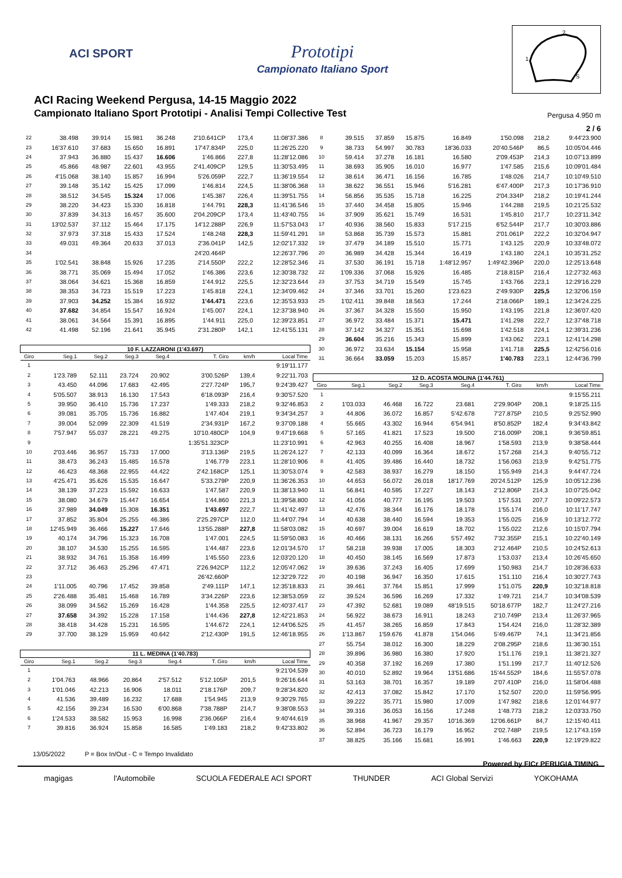ACI SPORT
Prototipi
Campionato Italiano Sport
2
1
S
ACI Racing Weekend Pergusa, 14-15 Maggio 2022
Campionato Italiano Sport Prototipi - Analisi Tempi Collective Test
Pergusa 4.950 m
2 / 6
| 22 | 38.498 | 39.914 | 15.981 | 36.248 | 2'10.641CP | 173,4 | 11:08'37.386 |
| 23 | 16'37.610 | 37.683 | 15.650 | 16.891 | 17'47.834P | 225,0 | 11:26'25.220 |
| 24 | 37.943 | 36.880 | 15.437 | 16.606 | 1'46.866 | 227,8 | 11:28'12.086 |
| 25 | 45.866 | 48.987 | 22.601 | 43.955 | 2'41.409CP | 129,5 | 11:30'53.495 |
| 26 | 4'15.068 | 38.140 | 15.857 | 16.994 | 5'26.059P | 222,7 | 11:36'19.554 |
| 27 | 39.148 | 35.142 | 15.425 | 17.099 | 1'46.814 | 224,5 | 11:38'06.368 |
| 28 | 38.512 | 34.545 | 15.324 | 17.006 | 1'45.387 | 226,4 | 11:39'51.755 |
| 29 | 38.220 | 34.423 | 15.330 | 16.818 | 1'44.791 | 228,3 | 11:41'36.546 |
| 30 | 37.839 | 34.313 | 16.457 | 35.600 | 2'04.209CP | 173,4 | 11:43'40.755 |
| 31 | 13'02.537 | 37.112 | 15.464 | 17.175 | 14'12.288P | 226,9 | 11:57'53.043 |
| 32 | 37.973 | 37.318 | 15.433 | 17.524 | 1'48.248 | 228,3 | 11:59'41.291 |
| 33 | 49.031 | 49.364 | 20.633 | 37.013 | 2'36.041P | 142,5 | 12:02'17.332 |
| 34 | | | | | 24'20.464P | | 12:26'37.796 |
| 35 | 1'02.541 | 38.848 | 15.926 | 17.235 | 2'14.550P | 222,2 | 12:28'52.346 |
| 36 | 38.771 | 35.069 | 15.494 | 17.052 | 1'46.386 | 223,6 | 12:30'38.732 |
| 37 | 38.064 | 34.621 | 15.368 | 16.859 | 1'44.912 | 225,5 | 12:32'23.644 |
| 38 | 38.353 | 34.723 | 15.519 | 17.223 | 1'45.818 | 224,1 | 12:34'09.462 |
| 39 | 37.903 | 34.252 | 15.384 | 16.932 | 1'44.471 | 223,6 | 12:35'53.933 |
| 40 | 37.682 | 34.854 | 15.547 | 16.924 | 1'45.007 | 224,1 | 12:37'38.940 |
| 41 | 38.061 | 34.564 | 15.391 | 16.895 | 1'44.911 | 225,0 | 12:39'23.851 |
| 42 | 41.498 | 52.196 | 21.641 | 35.945 | 2'31.280P | 142,1 | 12:41'55.131 |
| 10 F. LAZZARONI (1'43.697) | | | | | | | |
| --- | --- | --- | --- | --- | --- | --- | --- |
| Giro | Seg.1 | Seg.2 | Seg.3 | Seg.4 | T. Giro | km/h | Local Time |
| 1 | | | | | | | 9:19'11.177 |
| 2 | 1'23.789 | 52.111 | 23.724 | 20.902 | 3'00.526P | 139,4 | 9:22'11.703 |
| 3 | 43.450 | 44.096 | 17.683 | 42.495 | 2'27.724P | 195,7 | 9:24'39.427 |
| 4 | 5'05.507 | 38.913 | 16.130 | 17.543 | 6'18.093P | 216,4 | 9:30'57.520 |
| 5 | 39.950 | 36.410 | 15.736 | 17.237 | 1'49.333 | 218,2 | 9:32'46.853 |
| 6 | 39.081 | 35.705 | 15.736 | 16.882 | 1'47.404 | 219,1 | 9:34'34.257 |
| 7 | 39.004 | 52.099 | 22.309 | 41.519 | 2'34.931P | 167,2 | 9:37'09.188 |
| 8 | 7'57.947 | 55.037 | 28.221 | 49.275 | 10'10.480CP | 104,9 | 9:47'19.668 |
| 9 | | | | | 1:35'51.323CP | | 11:23'10.991 |
| 10 | 2'03.446 | 36.957 | 15.733 | 17.000 | 3'13.136P | 219,5 | 11:26'24.127 |
| 11 | 38.473 | 36.243 | 15.485 | 16.578 | 1'46.779 | 223,1 | 11:28'10.906 |
| 12 | 46.423 | 48.368 | 22.955 | 44.422 | 2'42.168CP | 125,1 | 11:30'53.074 |
| 13 | 4'25.471 | 35.626 | 15.535 | 16.647 | 5'33.279P | 220,9 | 11:36'26.353 |
| 14 | 38.139 | 37.223 | 15.592 | 16.633 | 1'47.587 | 220,9 | 11:38'13.940 |
| 15 | 38.080 | 34.679 | 15.447 | 16.654 | 1'44.860 | 221,3 | 11:39'58.800 |
| 16 | 37.989 | 34.049 | 15.308 | 16.351 | 1'43.697 | 222,7 | 11:41'42.497 |
| 17 | 37.852 | 35.804 | 25.255 | 46.386 | 2'25.297CP | 112,0 | 11:44'07.794 |
| 18 | 12'45.949 | 36.466 | 15.227 | 17.646 | 13'55.288P | 227,8 | 11:58'03.082 |
| 19 | 40.174 | 34.796 | 15.323 | 16.708 | 1'47.001 | 224,5 | 11:59'50.083 |
| 20 | 38.107 | 34.530 | 15.255 | 16.595 | 1'44.487 | 223,6 | 12:01'34.570 |
| 21 | 38.932 | 34.761 | 15.358 | 16.499 | 1'45.550 | 223,6 | 12:03'20.120 |
| 22 | 37.712 | 36.463 | 25.296 | 47.471 | 2'26.942CP | 112,2 | 12:05'47.062 |
| 23 | | | | | 26'42.660P | | 12:32'29.722 |
| 24 | 1'11.005 | 40.796 | 17.452 | 39.858 | 2'49.111P | 147,1 | 12:35'18.833 |
| 25 | 2'26.488 | 35.481 | 15.468 | 16.789 | 3'34.226P | 223,6 | 12:38'53.059 |
| 26 | 38.099 | 34.562 | 15.269 | 16.428 | 1'44.358 | 225,5 | 12:40'37.417 |
| 27 | 37.658 | 34.392 | 15.228 | 17.158 | 1'44.436 | 227,8 | 12:42'21.853 |
| 28 | 38.418 | 34.428 | 15.231 | 16.595 | 1'44.672 | 224,1 | 12:44'06.525 |
| 29 | 37.700 | 38.129 | 15.959 | 40.642 | 2'12.430P | 191,5 | 12:46'18.955 |
| 11 L. MEDINA (1'40.783) | | | | | | | |
| --- | --- | --- | --- | --- | --- | --- | --- |
| Giro | Seg.1 | Seg.2 | Seg.3 | Seg.4 | T. Giro | km/h | Local Time |
| 1 | | | | | | | 9:21'04.539 |
| 2 | 1'04.763 | 48.966 | 20.864 | 2'57.512 | 5'12.105P | 201,5 | 9:26'16.644 |
| 3 | 1'01.046 | 42.213 | 16.906 | 18.011 | 2'18.176P | 209,7 | 9:28'34.820 |
| 4 | 41.536 | 39.489 | 16.232 | 17.688 | 1'54.945 | 213,9 | 9:30'29.765 |
| 5 | 42.156 | 39.234 | 16.530 | 6'00.868 | 7'38.788P | 214,7 | 9:38'08.553 |
| 6 | 1'24.533 | 38.582 | 15.953 | 16.998 | 2'36.066P | 216,4 | 9:40'44.619 |
| 7 | 39.816 | 36.924 | 15.858 | 16.585 | 1'49.183 | 218,2 | 9:42'33.802 |
| 8 | 39.515 | 37.859 | 15.875 | 16.849 | 1'50.098 | 218,2 | 9:44'23.900 |
| 9 | 38.733 | 54.997 | 30.783 | 18'36.033 | 20'40.546P | 86,5 | 10:05'04.446 |
| 10 | 59.414 | 37.278 | 16.181 | 16.580 | 2'09.453P | 214,3 | 10:07'13.899 |
| 11 | 38.693 | 35.905 | 16.010 | 16.977 | 1'47.585 | 215,6 | 10:09'01.484 |
| 12 | 38.614 | 36.471 | 16.156 | 16.785 | 1'48.026 | 214,7 | 10:10'49.510 |
| 13 | 38.622 | 36.551 | 15.946 | 5'16.281 | 6'47.400P | 217,3 | 10:17'36.910 |
| 14 | 56.856 | 35.535 | 15.718 | 16.225 | 2'04.334P | 218,2 | 10:19'41.244 |
| 15 | 37.440 | 34.458 | 15.805 | 15.946 | 1'44.288 | 219,5 | 10:21'25.532 |
| 16 | 37.909 | 35.621 | 15.749 | 16.531 | 1'45.810 | 217,7 | 10:23'11.342 |
| 17 | 40.936 | 38.560 | 15.833 | 5'17.215 | 6'52.544P | 217,7 | 10:30'03.886 |
| 18 | 53.868 | 35.739 | 15.573 | 15.881 | 2'01.061P | 222,2 | 10:32'04.947 |
| 19 | 37.479 | 34.189 | 15.510 | 15.771 | 1'43.125 | 220,9 | 10:33'48.072 |
| 20 | 36.989 | 34.428 | 15.344 | 16.419 | 1'43.180 | 224,1 | 10:35'31.252 |
| 21 | 37.530 | 36.191 | 15.718 | 1:48'12.957 | 1:49'42.396P | 220,0 | 12:25'13.648 |
| 22 | 1'09.336 | 37.068 | 15.926 | 16.485 | 2'18.815P | 216,4 | 12:27'32.463 |
| 23 | 37.753 | 34.719 | 15.549 | 15.745 | 1'43.766 | 223,1 | 12:29'16.229 |
| 24 | 37.346 | 33.701 | 15.260 | 1'23.623 | 2'49.930P | 225,5 | 12:32'06.159 |
| 25 | 1'02.411 | 39.848 | 18.563 | 17.244 | 2'18.066P | 189,1 | 12:34'24.225 |
| 26 | 37.367 | 34.328 | 15.550 | 15.950 | 1'43.195 | 221,8 | 12:36'07.420 |
| 27 | 36.972 | 33.484 | 15.371 | 15.471 | 1'41.298 | 222,7 | 12:37'48.718 |
| 28 | 37.142 | 34.327 | 15.351 | 15.698 | 1'42.518 | 224,1 | 12:39'31.236 |
| 29 | 36.604 | 35.216 | 15.343 | 15.899 | 1'43.062 | 223,1 | 12:41'14.298 |
| 30 | 36.972 | 33.634 | 15.154 | 15.958 | 1'41.718 | 225,5 | 12:42'56.016 |
| 31 | 36.664 | 33.059 | 15.203 | 15.857 | 1'40.783 | 223,1 | 12:44'36.799 |
| 12 D. ACOSTA MOLINA (1'44.761) | | | | | | | |
| --- | --- | --- | --- | --- | --- | --- | --- |
| Giro | Seg.1 | Seg.2 | Seg.3 | Seg.4 | T. Giro | km/h | Local Time |
| 1 | | | | | | | 9:15'55.211 |
| 2 | 1'03.033 | 46.468 | 16.722 | 23.681 | 2'29.904P | 208,1 | 9:18'25.115 |
| 3 | 44.806 | 36.072 | 16.857 | 5'42.678 | 7'27.875P | 210,5 | 9:25'52.990 |
| 4 | 55.665 | 43.302 | 16.944 | 6'54.941 | 8'50.852P | 182,4 | 9:34'43.842 |
| 5 | 57.165 | 41.821 | 17.523 | 19.500 | 2'16.009P | 208,1 | 9:36'59.851 |
| 6 | 42.963 | 40.255 | 16.408 | 18.967 | 1'58.593 | 213,9 | 9:38'58.444 |
| 7 | 42.133 | 40.099 | 16.364 | 18.672 | 1'57.268 | 214,3 | 9:40'55.712 |
| 8 | 41.405 | 39.486 | 16.440 | 18.732 | 1'56.063 | 213,9 | 9:42'51.775 |
| 9 | 42.583 | 38.937 | 16.279 | 18.150 | 1'55.949 | 214,3 | 9:44'47.724 |
| 10 | 44.653 | 56.072 | 26.018 | 18'17.769 | 20'24.512P | 125,9 | 10:05'12.236 |
| 11 | 56.841 | 40.595 | 17.227 | 18.143 | 2'12.806P | 214,3 | 10:07'25.042 |
| 12 | 41.056 | 40.777 | 16.195 | 19.503 | 1'57.531 | 207,7 | 10:09'22.573 |
| 13 | 42.476 | 38.344 | 16.176 | 18.178 | 1'55.174 | 216,0 | 10:11'17.747 |
| 14 | 40.638 | 38.440 | 16.594 | 19.353 | 1'55.025 | 216,9 | 10:13'12.772 |
| 15 | 40.697 | 39.004 | 16.619 | 18.702 | 1'55.022 | 212,6 | 10:15'07.794 |
| 16 | 40.466 | 38.131 | 16.266 | 5'57.492 | 7'32.355P | 215,1 | 10:22'40.149 |
| 17 | 58.218 | 39.938 | 17.005 | 18.303 | 2'12.464P | 210,5 | 10:24'52.613 |
| 18 | 40.450 | 38.145 | 16.569 | 17.873 | 1'53.037 | 213,4 | 10:26'45.650 |
| 19 | 39.636 | 37.243 | 16.405 | 17.699 | 1'50.983 | 214,7 | 10:28'36.633 |
| 20 | 40.198 | 36.947 | 16.350 | 17.615 | 1'51.110 | 216,4 | 10:30'27.743 |
| 21 | 39.461 | 37.764 | 15.851 | 17.999 | 1'51.075 | 220,9 | 10:32'18.818 |
| 22 | 39.524 | 36.596 | 16.269 | 17.332 | 1'49.721 | 214,7 | 10:34'08.539 |
| 23 | 47.392 | 52.681 | 19.089 | 48'19.515 | 50'18.677P | 182,7 | 11:24'27.216 |
| 24 | 56.922 | 38.673 | 16.911 | 18.243 | 2'10.749P | 213,4 | 11:26'37.965 |
| 25 | 41.457 | 38.265 | 16.859 | 17.843 | 1'54.424 | 216,0 | 11:28'32.389 |
| 26 | 1'13.867 | 1'59.676 | 41.878 | 1'54.046 | 5'49.467P | 74,1 | 11:34'21.856 |
| 27 | 55.754 | 38.012 | 16.300 | 18.229 | 2'08.295P | 218,6 | 11:36'30.151 |
| 28 | 39.896 | 36.980 | 16.380 | 17.920 | 1'51.176 | 219,1 | 11:38'21.327 |
| 29 | 40.358 | 37.192 | 16.269 | 17.380 | 1'51.199 | 217,7 | 11:40'12.526 |
| 30 | 40.010 | 52.892 | 19.964 | 13'51.686 | 15'44.552P | 184,6 | 11:55'57.078 |
| 31 | 53.163 | 38.701 | 16.357 | 19.189 | 2'07.410P | 216,0 | 11:58'04.488 |
| 32 | 42.413 | 37.082 | 15.842 | 17.170 | 1'52.507 | 220,0 | 11:59'56.995 |
| 33 | 39.222 | 35.771 | 15.980 | 17.009 | 1'47.982 | 218,6 | 12:01'44.977 |
| 34 | 39.316 | 36.053 | 16.156 | 17.248 | 1'48.773 | 218,2 | 12:03'33.750 |
| 35 | 38.968 | 41.967 | 29.357 | 10'16.369 | 12'06.661P | 84,7 | 12:15'40.411 |
| 36 | 52.894 | 36.723 | 16.179 | 16.952 | 2'02.748P | 219,5 | 12:17'43.159 |
| 37 | 38.825 | 35.166 | 15.681 | 16.991 | 1'46.663 | 220,9 | 12:19'29.822 |
13/05/2022 P = Box In/Out - C = Tempo Invalidato
Powered by FICr PERUGIA TIMING
magigas l'Automobile SCUOLA FEDERALE ACI SPORT THUNDER ACI Global Servizi YOKOHAMA